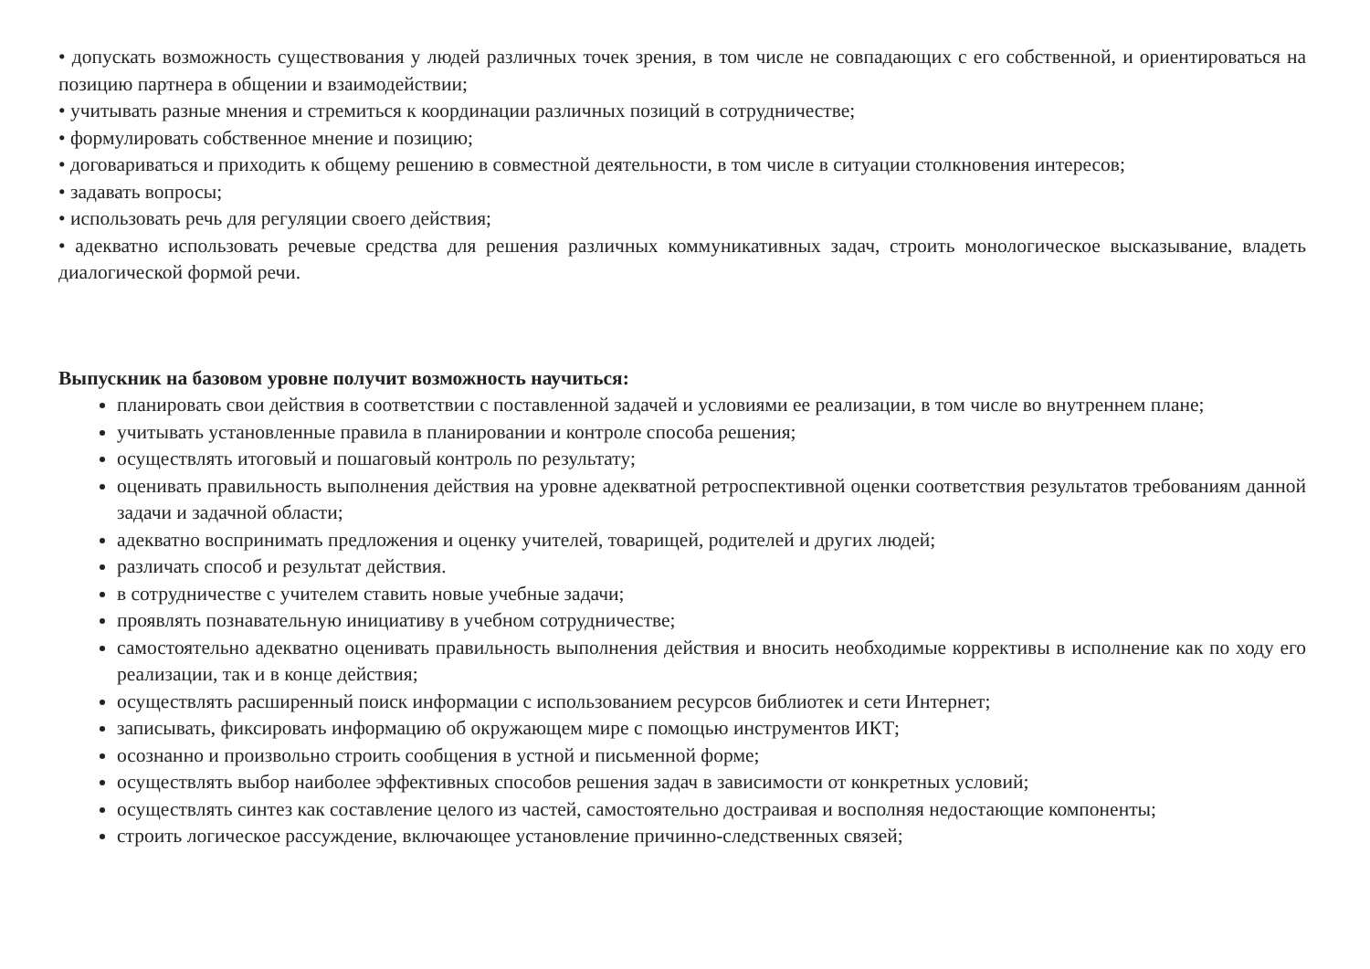• допускать возможность существования у людей различных точек зрения, в том числе не совпадающих с его собственной, и ориентироваться на позицию партнера в общении и взаимодействии;
• учитывать разные мнения и стремиться к координации различных позиций в сотрудничестве;
• формулировать собственное мнение и позицию;
• договариваться и приходить к общему решению в совместной деятельности, в том числе в ситуации столкновения интересов;
• задавать вопросы;
• использовать речь для регуляции своего действия;
• адекватно использовать речевые средства для решения различных коммуникативных задач, строить монологическое высказывание, владеть диалогической формой речи.
Выпускник на базовом уровне получит возможность научиться:
планировать свои действия в соответствии с поставленной задачей и условиями ее реализации, в том числе во внутреннем плане;
учитывать установленные правила в планировании и контроле способа решения;
осуществлять итоговый и пошаговый контроль по результату;
оценивать правильность выполнения действия на уровне адекватной ретроспективной оценки соответствия результатов требованиям данной задачи и задачной области;
адекватно воспринимать предложения и оценку учителей, товарищей, родителей и других людей;
различать способ и результат действия.
в сотрудничестве с учителем ставить новые учебные задачи;
проявлять познавательную инициативу в учебном сотрудничестве;
самостоятельно адекватно оценивать правильность выполнения действия и вносить необходимые коррективы в исполнение как по ходу его реализации, так и в конце действия;
осуществлять расширенный поиск информации с использованием ресурсов библиотек и сети Интернет;
записывать, фиксировать информацию об окружающем мире с помощью инструментов ИКТ;
осознанно и произвольно строить сообщения в устной и письменной форме;
осуществлять выбор наиболее эффективных способов решения задач в зависимости от конкретных условий;
осуществлять синтез как составление целого из частей, самостоятельно достраивая и восполняя недостающие компоненты;
строить логическое рассуждение, включающее установление причинно-следственных связей;